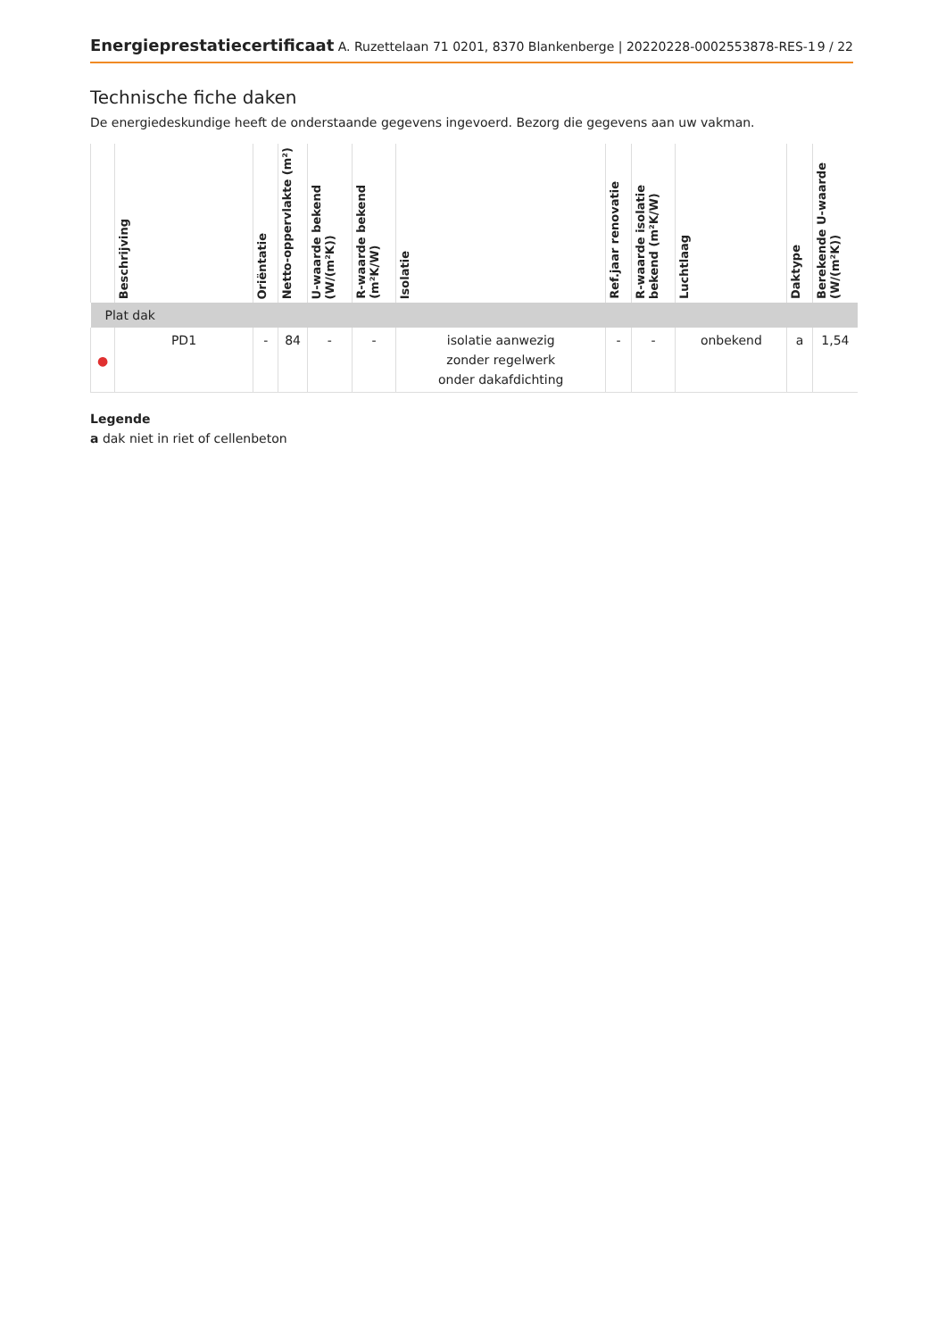Energieprestatiecertificaat A. Ruzettelaan 71 0201, 8370 Blankenberge | 20220228-0002553878-RES-1 9 / 22
Technische fiche daken
De energiedeskundige heeft de onderstaande gegevens ingevoerd. Bezorg die gegevens aan uw vakman.
| | Beschrijving | Oriëntatie | Netto-oppervlakte (m²) | U-waarde bekend (W/(m²K)) | R-waarde bekend (m²K/W) | Isolatie | Ref.jaar renovatie | R-waarde isolatie bekend (m²K/W) | Luchtlaag | Daktype | Berekende U-waarde (W/(m²K)) |
| --- | --- | --- | --- | --- | --- | --- | --- | --- | --- | --- | --- |
| Plat dak | | | | | | | | | | | |
| ● | PD1 | - | 84 | - | - | isolatie aanwezig zonder regelwerk onder dakafdichting | - | - | onbekend | a | 1,54 |
Legende
a dak niet in riet of cellenbeton